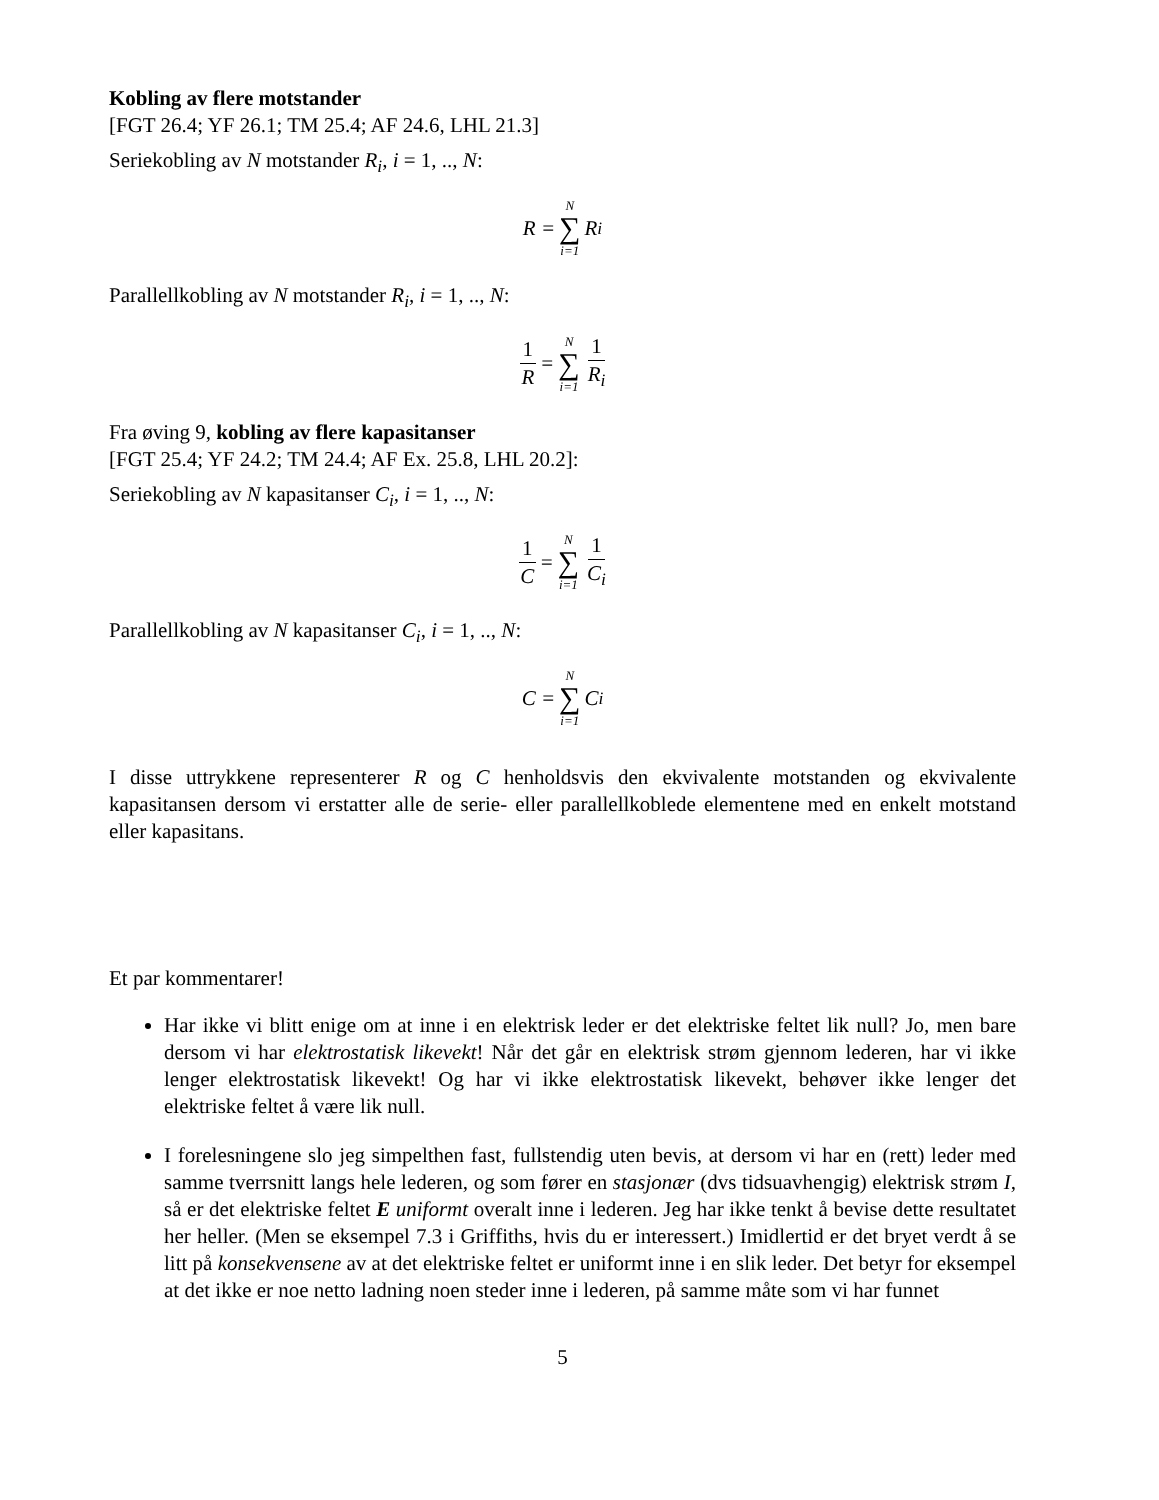Kobling av flere motstander
[FGT 26.4; YF 26.1; TM 25.4; AF 24.6, LHL 21.3]
Seriekobling av N motstander R<sub>i</sub>, i = 1, .., N:
R = N ∑ i=1 R<sub>i</sub>
Parallellkobling av N motstander R<sub>i</sub>, i = 1, .., N:
1 R = N ∑ i=1 1 R<sub>i</sub>
Fra øving 9, kobling av flere kapasitanser
[FGT 25.4; YF 24.2; TM 24.4; AF Ex. 25.8, LHL 20.2]:
Seriekobling av N kapasitanser C<sub>i</sub>, i = 1, .., N:
1 C = N ∑ i=1 1 C<sub>i</sub>
Parallellkobling av N kapasitanser C<sub>i</sub>, i = 1, .., N:
C = N ∑ i=1 C<sub>i</sub>
I disse uttrykkene representerer R og C henholdsvis den ekvivalente motstanden og ekvivalente kapasitansen dersom vi erstatter alle de serie- eller parallellkoblede elementene med en enkelt motstand eller kapasitans.
Et par kommentarer!
Har ikke vi blitt enige om at inne i en elektrisk leder er det elektriske feltet lik null? Jo, men bare dersom vi har elektrostatisk likevekt! Når det går en elektrisk strøm gjennom lederen, har vi ikke lenger elektrostatisk likevekt! Og har vi ikke elektrostatisk likevekt, behøver ikke lenger det elektriske feltet å være lik null.
I forelesningene slo jeg simpelthen fast, fullstendig uten bevis, at dersom vi har en (rett) leder med samme tverrsnitt langs hele lederen, og som fører en stasjonær (dvs tidsuavhengig) elektrisk strøm I, så er det elektriske feltet E uniformt overalt inne i lederen. Jeg har ikke tenkt å bevise dette resultatet her heller. (Men se eksempel 7.3 i Griffiths, hvis du er interessert.) Imidlertid er det bryet verdt å se litt på konsekvensene av at det elektriske feltet er uniformt inne i en slik leder. Det betyr for eksempel at det ikke er noe netto ladning noen steder inne i lederen, på samme måte som vi har funnet
5